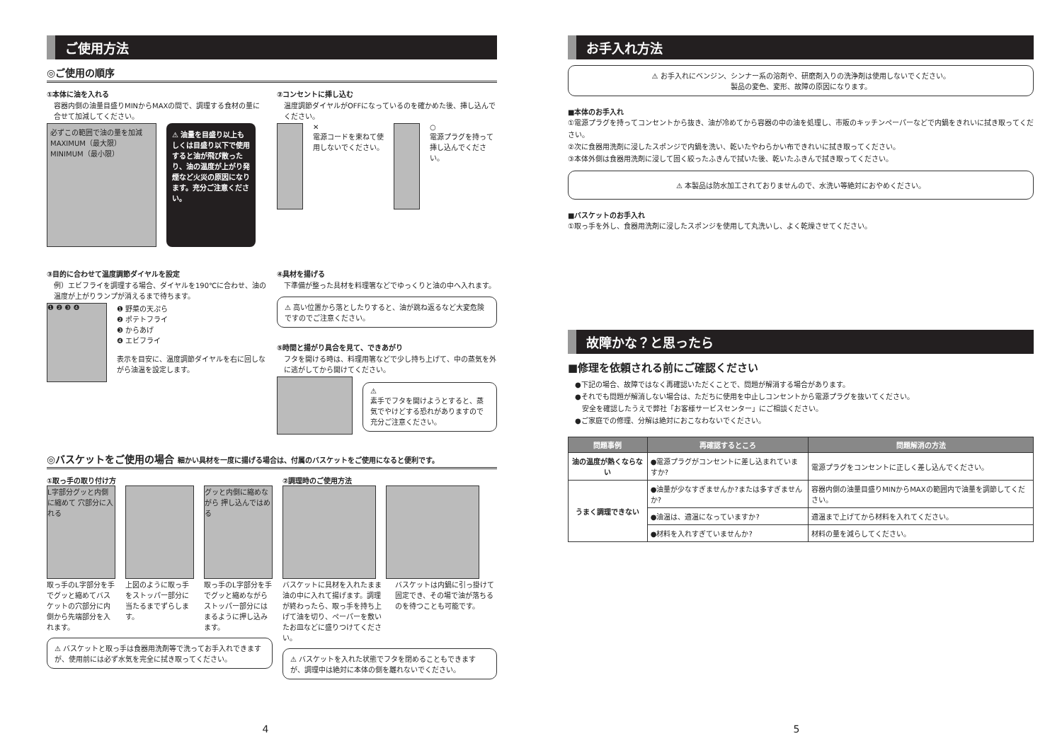ご使用方法
◎ご使用の順序
①本体に油を入れる
容器内側の油量目盛りMINからMAXの間で、調理する食材の量に合せて加減してください。
必ずこの範囲で油の量を加減
MAXIMUM（最大限）
MINIMUM（最小限）
⚠ 油量を目盛り以上もしくは目盛り以下で使用すると油が飛び散ったり、油の温度が上がり発煙など火災の原因になります。充分ご注意ください。
②コンセントに挿し込む
温度調節ダイヤルがOFFになっているのを確かめた後、挿し込んでください。
✕
電源コードを束ねて使用しないでください。
○
電源プラグを持って挿し込んでください。
③目的に合わせて温度調節ダイヤルを設定
例）エビフライを調理する場合、ダイヤルを190℃に合わせ、油の温度が上がりランプが消えるまで待ちます。
❶ ❷ ❸ ❹
❶ 野菜の天ぷら
❷ ポテトフライ
❸ からあげ
❹ エビフライ
表示を目安に、温度調節ダイヤルを右に回しながら油温を設定します。
④具材を揚げる
下準備が整った具材を料理箸などでゆっくりと油の中へ入れます。
⚠ 高い位置から落としたりすると、油が跳ね返るなど大変危険ですのでご注意ください。
⑤時間と揚がり具合を見て、できあがり
フタを開ける時は、料理用箸などで少し持ち上げて、中の蒸気を外に逃がしてから開けてください。
⚠
素手でフタを開けようとすると、蒸気でやけどする恐れがありますので充分ご注意ください。
◎バスケットをご使用の場合 細かい具材を一度に揚げる場合は、付属のバスケットをご使用になると便利です。
①取っ手の取り付け方
L字部分グッと内側に縮めて 穴部分に入れる
グッと内側に縮めながら 押し込んではめる
取っ手のL字部分を手でグッと縮めてバスケットの穴部分に内側から先端部分を入れます。
上図のように取っ手をストッパー部分に当たるまでずらします。
取っ手のL字部分を手でグッと縮めながらストッパー部分にはまるように押し込みます。
⚠ バスケットと取っ手は食器用洗剤等で洗ってお手入れできますが、使用前には必ず水気を完全に拭き取ってください。
②調理時のご使用方法
バスケットに具材を入れたまま油の中に入れて揚げます。調理が終わったら、取っ手を持ち上げて油を切り、ペーパーを敷いたお皿などに盛りつけてください。
バスケットは内鍋に引っ掛けて固定でき、その場で油が落ちるのを待つことも可能です。
⚠ バスケットを入れた状態でフタを閉めることもできますが、調理中は絶対に本体の側を離れないでください。
4
お手入れ方法
⚠ お手入れにベンジン、シンナー系の溶剤や、研磨剤入りの洗浄剤は使用しないでください。
製品の変色、変形、故障の原因になります。
■本体のお手入れ
①電源プラグを持ってコンセントから抜き、油が冷めてから容器の中の油を処理し、市販のキッチンペーパーなどで内鍋をきれいに拭き取ってください。
②次に食器用洗剤に浸したスポンジで内鍋を洗い、乾いたやわらかい布できれいに拭き取ってください。
③本体外側は食器用洗剤に浸して固く絞ったふきんで拭いた後、乾いたふきんで拭き取ってください。
⚠ 本製品は防水加工されておりませんので、水洗い等絶対におやめください。
■バスケットのお手入れ
①取っ手を外し、食器用洗剤に浸したスポンジを使用して丸洗いし、よく乾燥させてください。
故障かな？と思ったら
■修理を依頼される前にご確認ください
●下記の場合、故障ではなく再確認いただくことで、問題が解消する場合があります。
●それでも問題が解消しない場合は、ただちに使用を中止しコンセントから電源プラグを抜いてください。
　安全を確認したうえで弊社「お客様サービスセンター」にご相談ください。
●ご家庭での修理、分解は絶対におこなわないでください。
| 問題事例 | 再確認するところ | 問題解消の方法 |
| --- | --- | --- |
| 油の温度が熱くならない | ●電源プラグがコンセントに差し込まれていますか? | 電源プラグをコンセントに正しく差し込んでください。 |
| うまく調理できない | ●油量が少なすぎませんか?または多すぎませんか? | 容器内側の油量目盛りMINからMAXの範囲内で油量を調節してください。 |
| | ●油温は、適温になっていますか? | 適温まで上げてから材料を入れてください。 |
| | ●材料を入れすぎていませんか? | 材料の量を減らしてください。 |
5